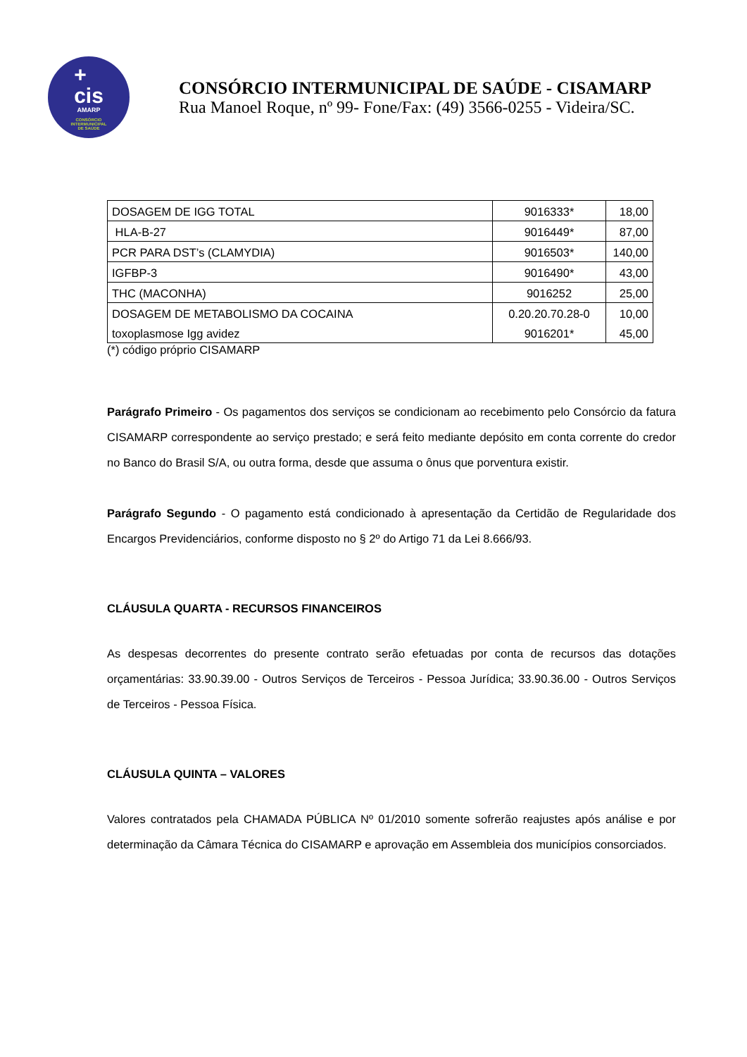+
cis
AMARP
CONSÓRCIO
INTERMUNICIPAL
DE SAÚDE
CONSÓRCIO INTERMUNICIPAL DE SAÚDE - CISAMARP
Rua Manoel Roque, nº 99- Fone/Fax: (49) 3566-0255 - Videira/SC.
| DOSAGEM DE IGG TOTAL | 9016333* | 18,00 |
| HLA-B-27 | 9016449* | 87,00 |
| PCR PARA DST’s (CLAMYDIA) | 9016503* | 140,00 |
| IGFBP-3 | 9016490* | 43,00 |
| THC (MACONHA) | 9016252 | 25,00 |
| DOSAGEM DE METABOLISMO DA COCAINA | 0.20.20.70.28-0 | 10,00 |
| toxoplasmose Igg avidez | 9016201* | 45,00 |
(*) código próprio CISAMARP
Parágrafo Primeiro - Os pagamentos dos serviços se condicionam ao recebimento pelo Consórcio da fatura CISAMARP correspondente ao serviço prestado; e será feito mediante depósito em conta corrente do credor no Banco do Brasil S/A, ou outra forma, desde que assuma o ônus que porventura existir.
Parágrafo Segundo - O pagamento está condicionado à apresentação da Certidão de Regularidade dos Encargos Previdenciários, conforme disposto no § 2º do Artigo 71 da Lei 8.666/93.
CLÁUSULA QUARTA - RECURSOS FINANCEIROS
As despesas decorrentes do presente contrato serão efetuadas por conta de recursos das dotações orçamentárias: 33.90.39.00 - Outros Serviços de Terceiros - Pessoa Jurídica; 33.90.36.00 - Outros Serviços de Terceiros - Pessoa Física.
CLÁUSULA QUINTA – VALORES
Valores contratados pela CHAMADA PÚBLICA Nº 01/2010 somente sofrerão reajustes após análise e por determinação da Câmara Técnica do CISAMARP e aprovação em Assembleia dos municípios consorciados.